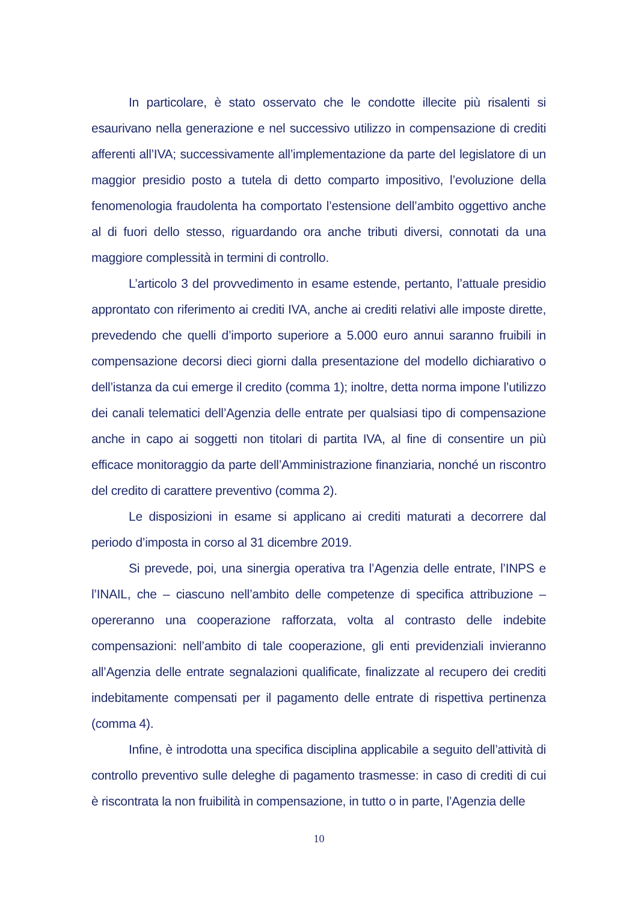In particolare, è stato osservato che le condotte illecite più risalenti si esaurivano nella generazione e nel successivo utilizzo in compensazione di crediti afferenti all’IVA; successivamente all’implementazione da parte del legislatore di un maggior presidio posto a tutela di detto comparto impositivo, l’evoluzione della fenomenologia fraudolenta ha comportato l’estensione dell’ambito oggettivo anche al di fuori dello stesso, riguardando ora anche tributi diversi, connotati da una maggiore complessità in termini di controllo.
L’articolo 3 del provvedimento in esame estende, pertanto, l’attuale presidio approntato con riferimento ai crediti IVA, anche ai crediti relativi alle imposte dirette, prevedendo che quelli d’importo superiore a 5.000 euro annui saranno fruibili in compensazione decorsi dieci giorni dalla presentazione del modello dichiarativo o dell’istanza da cui emerge il credito (comma 1); inoltre, detta norma impone l’utilizzo dei canali telematici dell’Agenzia delle entrate per qualsiasi tipo di compensazione anche in capo ai soggetti non titolari di partita IVA, al fine di consentire un più efficace monitoraggio da parte dell’Amministrazione finanziaria, nonché un riscontro del credito di carattere preventivo (comma 2).
Le disposizioni in esame si applicano ai crediti maturati a decorrere dal periodo d’imposta in corso al 31 dicembre 2019.
Si prevede, poi, una sinergia operativa tra l’Agenzia delle entrate, l’INPS e l’INAIL, che – ciascuno nell’ambito delle competenze di specifica attribuzione – opereranno una cooperazione rafforzata, volta al contrasto delle indebite compensazioni: nell’ambito di tale cooperazione, gli enti previdenziali invieranno all’Agenzia delle entrate segnalazioni qualificate, finalizzate al recupero dei crediti indebitamente compensati per il pagamento delle entrate di rispettiva pertinenza (comma 4).
Infine, è introdotta una specifica disciplina applicabile a seguito dell’attività di controllo preventivo sulle deleghe di pagamento trasmesse: in caso di crediti di cui è riscontrata la non fruibilità in compensazione, in tutto o in parte, l’Agenzia delle
10